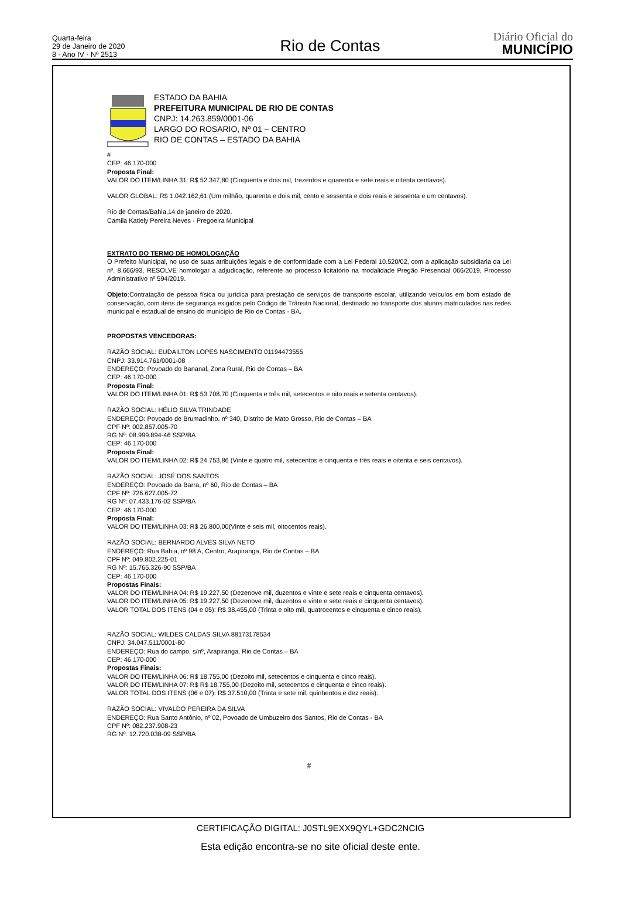Quarta-feira
29 de Janeiro de 2020
8 - Ano IV - Nº 2513
Rio de Contas
Diário Oficial do
MUNICÍPIO
ESTADO DA BAHIA
PREFEITURA MUNICIPAL DE RIO DE CONTAS
CNPJ: 14.263.859/0001-06
LARGO DO ROSARIO, Nº 01 – CENTRO
RIO DE CONTAS – ESTADO DA BAHIA
#
CEP: 46.170-000
Proposta Final:
VALOR DO ITEM/LINHA 31: R$ 52.347,80 (Cinquenta e dois mil, trezentos e quarenta e sete reais e oitenta centavos).
VALOR GLOBAL: R$ 1.042.162,61 (Um milhão, quarenta e dois mil, cento e sessenta e dois reais e sessenta e um centavos).
Rio de Contas/Bahia,14 de janeiro de 2020.
Camila Katiely Pereira Neves - Pregoeira Municipal
EXTRATO DO TERMO DE HOMOLOGAÇÃO
O Prefeito Municipal, no uso de suas atribuições legais e de conformidade com a Lei Federal 10.520/02, com a aplicação subsidiaria da Lei nº. 8.666/93, RESOLVE homologar a adjudicação, referente ao processo licitatório na modalidade Pregão Presencial 066/2019, Processo Administrativo nº 594/2019.
Objeto:Contratação de pessoa física ou jurídica para prestação de serviços de transporte escolar, utilizando veículos em bom estado de conservação, com itens de segurança exigidos pelo Código de Trânsito Nacional, destinado ao transporte dos alunos matriculados nas redes municipal e estadual de ensino do município de Rio de Contas - BA.
PROPOSTAS VENCEDORAS:
RAZÃO SOCIAL: EUDAILTON LOPES NASCIMENTO 01194473555
CNPJ: 33.914.761/0001-08
ENDEREÇO: Povoado do Bananal, Zona Rural, Rio de Contas – BA
CEP: 46.170-000
Proposta Final:
VALOR DO ITEM/LINHA 01: R$ 53.708,70 (Cinquenta e três mil, setecentos e oito reais e setenta centavos).
RAZÃO SOCIAL: HÉLIO SILVA TRINDADE
ENDEREÇO: Povoado de Brumadinho, nº 340, Distrito de Mato Grosso, Rio de Contas – BA
CPF Nº: 002.857.005-70
RG Nº: 08.999.894-46 SSP/BA
CEP: 46.170-000
Proposta Final:
VALOR DO ITEM/LINHA 02: R$ 24.753,86 (Vinte e quatro mil, setecentos e cinquenta e três reais e oitenta e seis centavos).
RAZÃO SOCIAL: JOSÉ DOS SANTOS
ENDEREÇO: Povoado da Barra, nº 60, Rio de Contas – BA
CPF Nº: 726.627.005-72
RG Nº: 07.433.176-02 SSP/BA
CEP: 46.170-000
Proposta Final:
VALOR DO ITEM/LINHA 03: R$ 26.800,00(Vinte e seis mil, oitocentos reais).
RAZÃO SOCIAL: BERNARDO ALVES SILVA NETO
ENDEREÇO: Rua Bahia, nº 98 A, Centro, Arapiranga, Rio de Contas – BA
CPF Nº: 049.802.225-01
RG Nº: 15.765.326-90 SSP/BA
CEP: 46.170-000
Propostas Finais:
VALOR DO ITEM/LINHA 04: R$ 19.227,50 (Dezenove mil, duzentos e vinte e sete reais e cinquenta centavos).
VALOR DO ITEM/LINHA 05: R$ 19.227,50 (Dezenove mil, duzentos e vinte e sete reais e cinquenta centavos).
VALOR TOTAL DOS ITENS (04 e 05): R$ 38.455,00 (Trinta e oito mil, quatrocentos e cinquenta e cinco reais).
RAZÃO SOCIAL: WILDES CALDAS SILVA 88173178534
CNPJ: 34.047.511/0001-80
ENDEREÇO: Rua do campo, s/nº, Arapiranga, Rio de Contas – BA
CEP: 46.170-000
Propostas Finais:
VALOR DO ITEM/LINHA 06: R$ 18.755,00 (Dezoito mil, setecentos e cinquenta e cinco reais).
VALOR DO ITEM/LINHA 07: R$ R$ 18.755,00 (Dezoito mil, setecentos e cinquenta e cinco reais).
VALOR TOTAL DOS ITENS (06 e 07): R$ 37.510,00 (Trinta e sete mil, quinhentos e dez reais).
RAZÃO SOCIAL: VIVALDO PEREIRA DA SILVA
ENDEREÇO: Rua Santo Antônio, nº 02, Povoado de Umbuzeiro dos Santos, Rio de Contas - BA
CPF Nº: 082.237.908-23
RG Nº: 12.720.038-09 SSP/BA
#
CERTIFICAÇÃO DIGITAL: J0STL9EXX9QYL+GDC2NCIG
Esta edição encontra-se no site oficial deste ente.